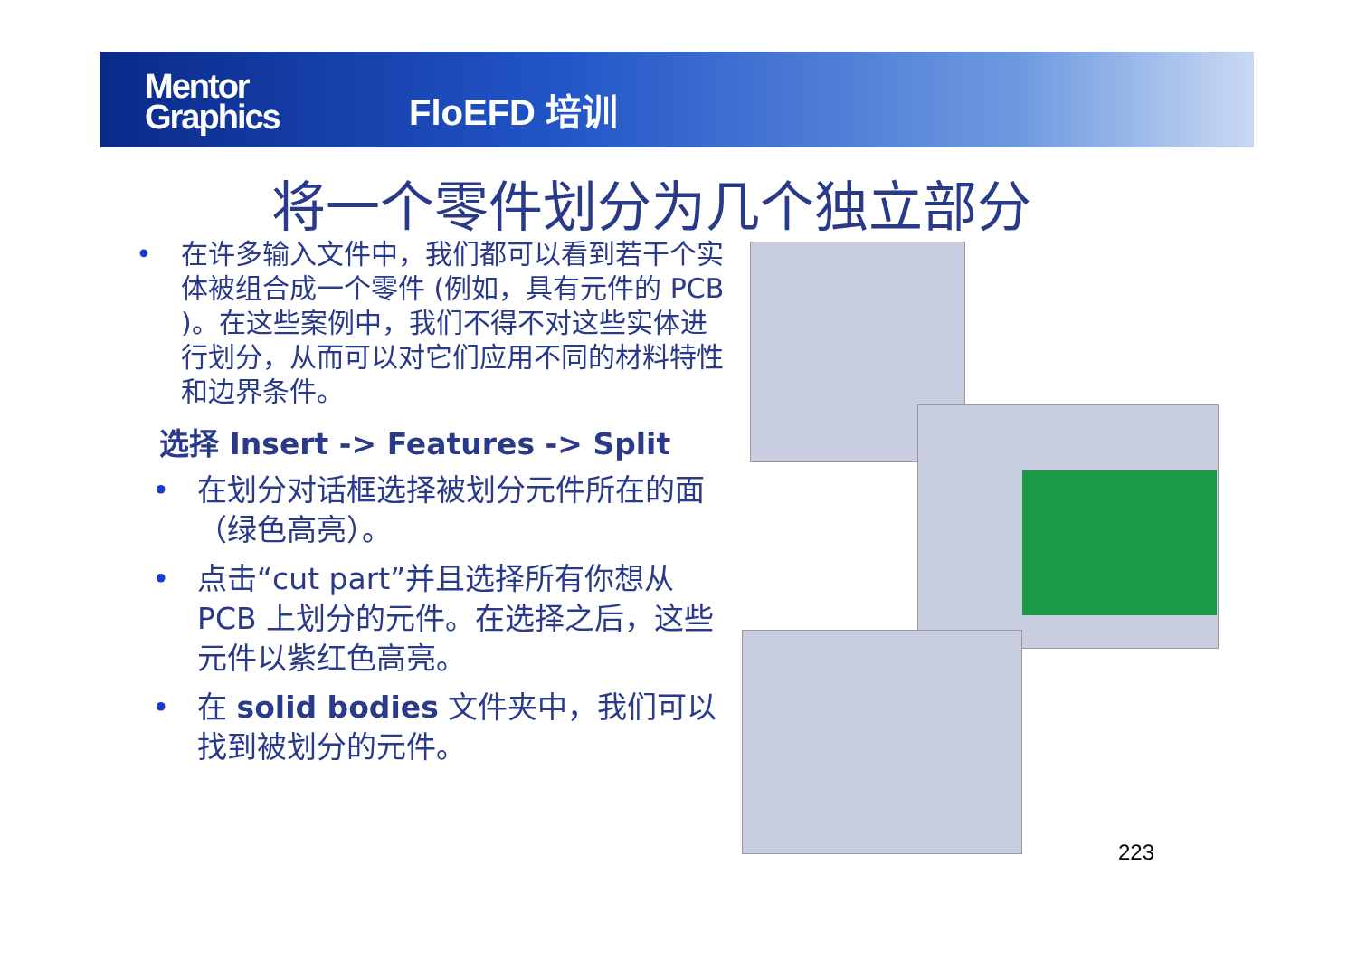Mentor
Graphics
FloEFD 培训
将一个零件划分为几个独立部分
• 在许多输入文件中，我们都可以看到若干个实体被组合成一个零件 (例如，具有元件的 PCB )。在这些案例中，我们不得不对这些实体进行划分，从而可以对它们应用不同的材料特性和边界条件。
选择 Insert -> Features -> Split
• 在划分对话框选择被划分元件所在的面 （绿色高亮）。
• 点击“cut part”并且选择所有你想从 PCB 上划分的元件。在选择之后，这些元件以紫红色高亮。
• 在 solid bodies 文件夹中，我们可以找到被划分的元件。
223